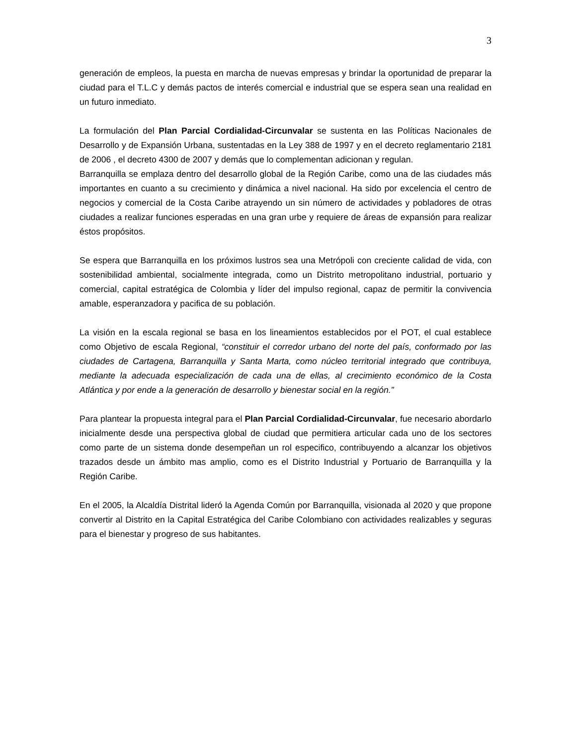3
generación de empleos, la puesta en marcha de nuevas empresas y brindar la oportunidad de preparar la ciudad para el T.L.C y demás pactos de interés comercial e industrial que se espera sean una realidad en un futuro inmediato.
La formulación del Plan Parcial Cordialidad-Circunvalar se sustenta en las Políticas Nacionales de Desarrollo y de Expansión Urbana, sustentadas en la Ley 388 de 1997 y en el decreto reglamentario 2181 de 2006 , el decreto 4300 de 2007 y demás que lo complementan adicionan y regulan.
Barranquilla se emplaza dentro del desarrollo global de la Región Caribe, como una de las ciudades más importantes en cuanto a su crecimiento y dinámica a nivel nacional. Ha sido por excelencia el centro de negocios y comercial de la Costa Caribe atrayendo un sin número de actividades y pobladores de otras ciudades a realizar funciones esperadas en una gran urbe y requiere de áreas de expansión para realizar éstos propósitos.
Se espera que Barranquilla en los próximos lustros sea una Metrópoli con creciente calidad de vida, con sostenibilidad ambiental, socialmente integrada, como un Distrito metropolitano industrial, portuario y comercial, capital estratégica de Colombia y líder del impulso regional, capaz de permitir la convivencia amable, esperanzadora y pacifica de su población.
La visión en la escala regional se basa en los lineamientos establecidos por el POT, el cual establece como Objetivo de escala Regional, “constituir el corredor urbano del norte del país, conformado por las ciudades de Cartagena, Barranquilla y Santa Marta, como núcleo territorial integrado que contribuya, mediante la adecuada especialización de cada una de ellas, al crecimiento económico de la Costa Atlántica y por ende a la generación de desarrollo y bienestar social en la región.”
Para plantear la propuesta integral para el Plan Parcial Cordialidad-Circunvalar, fue necesario abordarlo inicialmente desde una perspectiva global de ciudad que permitiera articular cada uno de los sectores como parte de un sistema donde desempeñan un rol especifico, contribuyendo a alcanzar los objetivos trazados desde un ámbito mas amplio, como es el Distrito Industrial y Portuario de Barranquilla y la Región Caribe.
En el 2005, la Alcaldía Distrital lideró la Agenda Común por Barranquilla, visionada al 2020 y que propone convertir al Distrito en la Capital Estratégica del Caribe Colombiano con actividades realizables y seguras para el bienestar y progreso de sus habitantes.